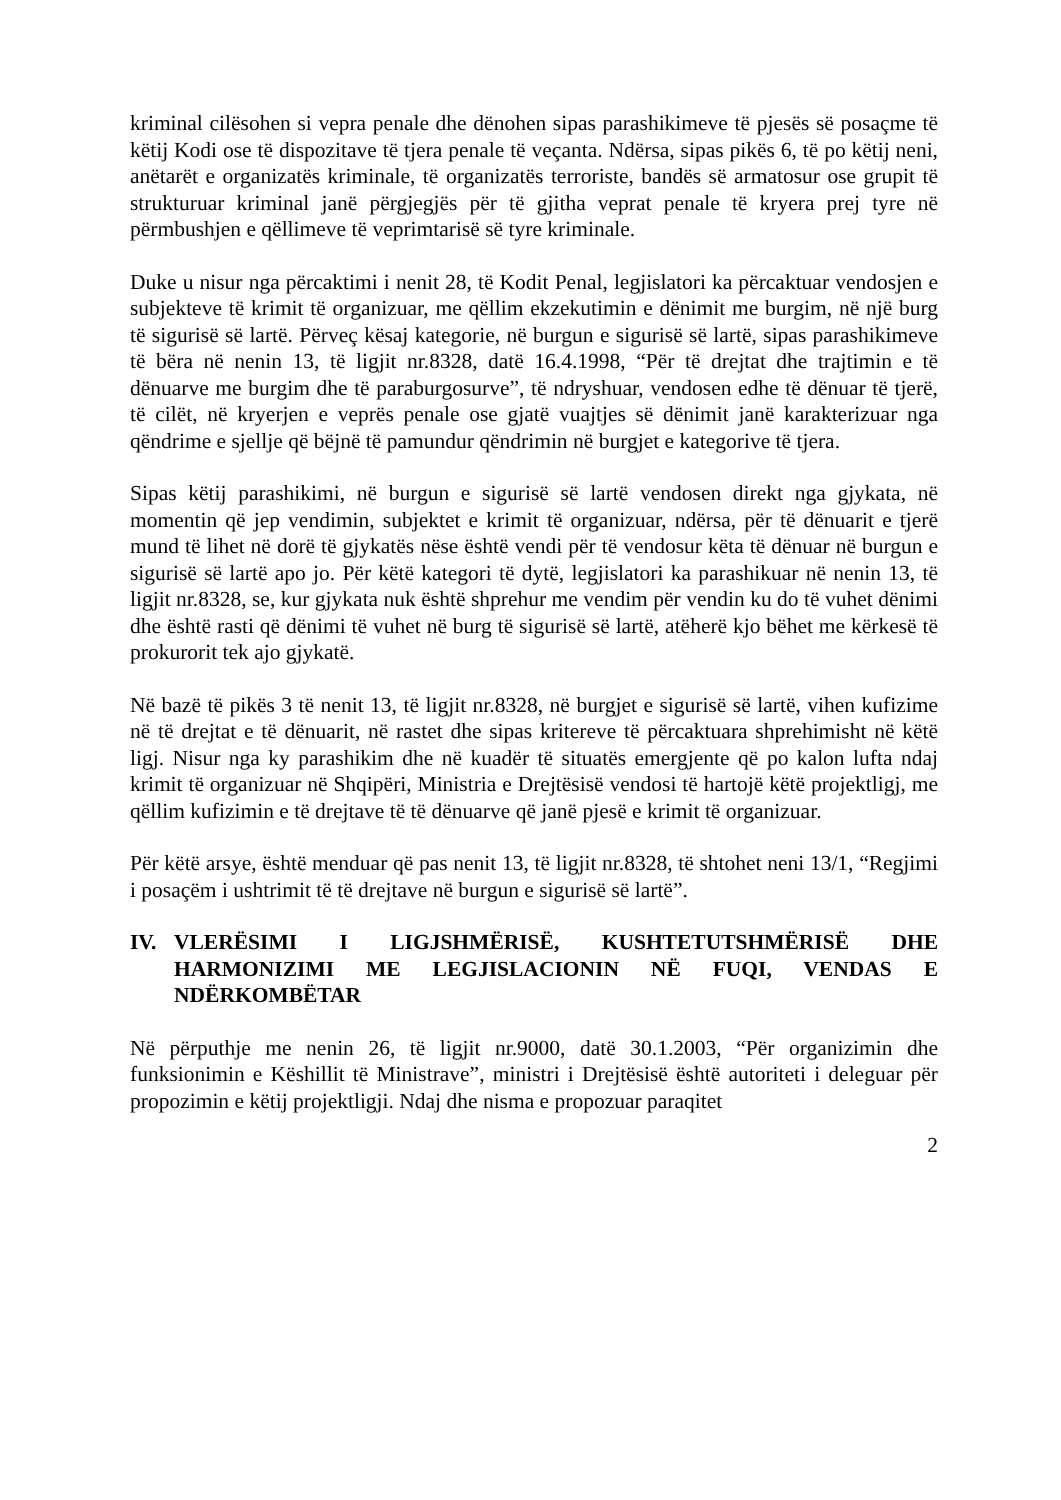kriminal cilësohen si vepra penale dhe dënohen sipas parashikimeve të pjesës së posaçme të këtij Kodi ose të dispozitave të tjera penale të veçanta. Ndërsa, sipas pikës 6, të po këtij neni, anëtarët e organizatës kriminale, të organizatës terroriste, bandës së armatosur ose grupit të strukturuar kriminal janë përgjegjës për të gjitha veprat penale të kryera prej tyre në përmbushjen e qëllimeve të veprimtarisë së tyre kriminale.
Duke u nisur nga përcaktimi i nenit 28, të Kodit Penal, legjislatori ka përcaktuar vendosjen e subjekteve të krimit të organizuar, me qëllim ekzekutimin e dënimit me burgim, në një burg të sigurisë së lartë. Përveç kësaj kategorie, në burgun e sigurisë së lartë, sipas parashikimeve të bëra në nenin 13, të ligjit nr.8328, datë 16.4.1998, “Për të drejtat dhe trajtimin e të dënuarve me burgim dhe të paraburgosurve”, të ndryshuar, vendosen edhe të dënuar të tjerë, të cilët, në kryerjen e veprës penale ose gjatë vuajtjes së dënimit janë karakterizuar nga qëndrime e sjellje që bëjnë të pamundur qëndrimin në burgjet e kategorive të tjera.
Sipas këtij parashikimi, në burgun e sigurisë së lartë vendosen direkt nga gjykata, në momentin që jep vendimin, subjektet e krimit të organizuar, ndërsa, për të dënuarit e tjerë mund të lihet në dorë të gjykatës nëse është vendi për të vendosur këta të dënuar në burgun e sigurisë së lartë apo jo. Për këtë kategori të dytë, legjislatori ka parashikuar në nenin 13, të ligjit nr.8328, se, kur gjykata nuk është shprehur me vendim për vendin ku do të vuhet dënimi dhe është rasti që dënimi të vuhet në burg të sigurisë së lartë, atëherë kjo bëhet me kërkesë të prokurorit tek ajo gjykatë.
Në bazë të pikës 3 të nenit 13, të ligjit nr.8328, në burgjet e sigurisë së lartë, vihen kufizime në të drejtat e të dënuarit, në rastet dhe sipas kritereve të përcaktuara shprehimisht në këtë ligj. Nisur nga ky parashikim dhe në kuadër të situatës emergjente që po kalon lufta ndaj krimit të organizuar në Shqipëri, Ministria e Drejtësisë vendosi të hartojë këtë projektligj, me qëllim kufizimin e të drejtave të të dënuarve që janë pjesë e krimit të organizuar.
Për këtë arsye, është menduar që pas nenit 13, të ligjit nr.8328, të shtohet neni 13/1, “Regjimi i posaçëm i ushtrimit të të drejtave në burgun e sigurisë së lartë”.
IV. VLERËSIMI I LIGJSHMËRISË, KUSHTETUTSHMËRISË DHE HARMONIZIMI ME LEGJISLACIONIN NË FUQI, VENDAS E NDËRKOMBËTAR
Në përputhje me nenin 26, të ligjit nr.9000, datë 30.1.2003, “Për organizimin dhe funksionimin e Këshillit të Ministrave”, ministri i Drejtësisë është autoriteti i deleguar për propozimin e këtij projektligji. Ndaj dhe nisma e propozuar paraqitet
2